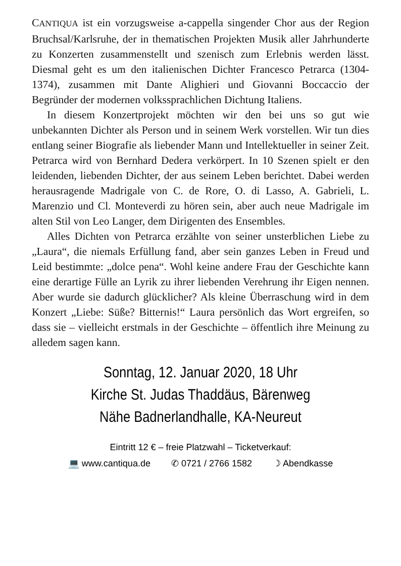CANTIQUA ist ein vorzugsweise a-cappella singender Chor aus der Region Bruchsal/Karlsruhe, der in thematischen Projekten Musik aller Jahrhunderte zu Konzerten zusammenstellt und szenisch zum Erlebnis werden lässt. Diesmal geht es um den italienischen Dichter Francesco Petrarca (1304-1374), zusammen mit Dante Alighieri und Giovanni Boccaccio der Begründer der modernen volkssprachlichen Dichtung Italiens.
In diesem Konzertprojekt möchten wir den bei uns so gut wie unbekannten Dichter als Person und in seinem Werk vorstellen. Wir tun dies entlang seiner Biografie als liebender Mann und Intellektueller in seiner Zeit. Petrarca wird von Bernhard Dedera verkörpert. In 10 Szenen spielt er den leidenden, liebenden Dichter, der aus seinem Leben berichtet. Dabei werden herausragende Madrigale von C. de Rore, O. di Lasso, A. Gabrieli, L. Marenzio und Cl. Monteverdi zu hören sein, aber auch neue Madrigale im alten Stil von Leo Langer, dem Dirigenten des Ensembles.
Alles Dichten von Petrarca erzählte von seiner unsterblichen Liebe zu „Laura“, die niemals Erfüllung fand, aber sein ganzes Leben in Freud und Leid bestimmte: „dolce pena“. Wohl keine andere Frau der Geschichte kann eine derartige Fülle an Lyrik zu ihrer liebenden Verehrung ihr Eigen nennen. Aber wurde sie dadurch glücklicher? Als kleine Überraschung wird in dem Konzert „Liebe: Süße? Bitternis!“ Laura persönlich das Wort ergreifen, so dass sie – vielleicht erstmals in der Geschichte – öffentlich ihre Meinung zu alledem sagen kann.
Sonntag, 12. Januar 2020, 18 Uhr
Kirche St. Judas Thaddäus, Bärenweg
Nähe Badnerlandhalle, KA-Neureut
Eintritt 12 € – freie Platzwahl – Ticketverkauf:
💻 www.cantiqua.de ✆ 0721 / 2766 1582 ☽ Abendkasse